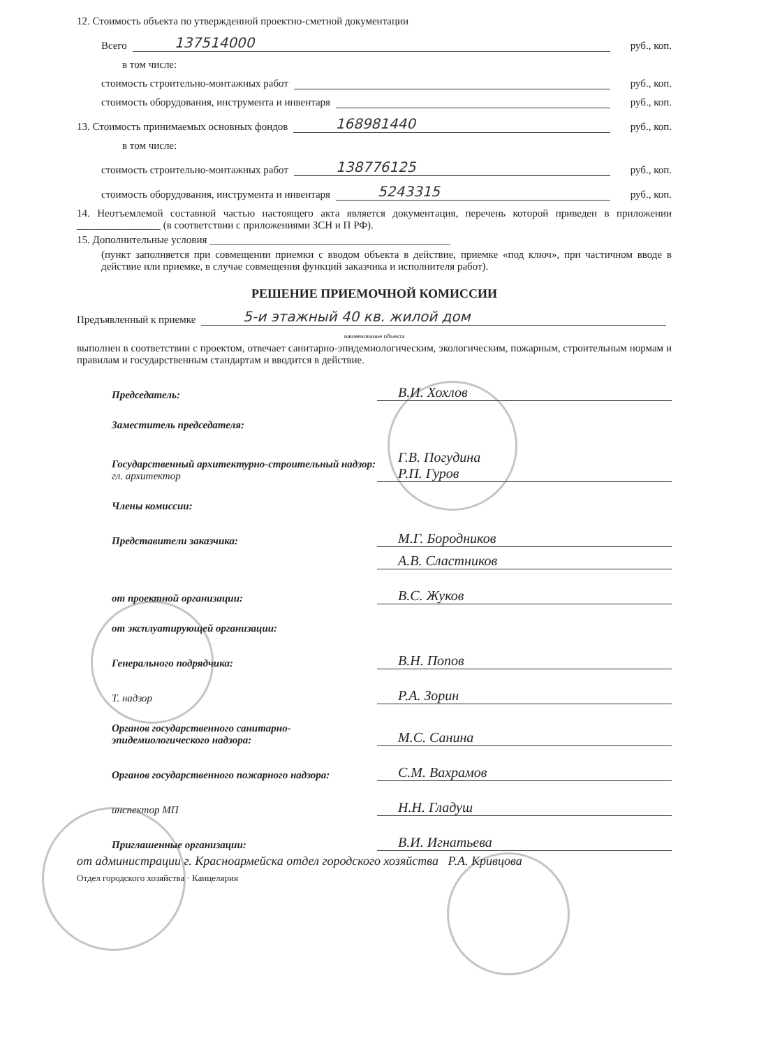12. Стоимость объекта по утвержденной проектно-сметной документации
Всего 137514000 руб., коп.
в том числе:
стоимость строительно-монтажных работ руб., коп.
стоимость оборудования, инструмента и инвентаря руб., коп.
13. Стоимость принимаемых основных фондов 168981440 руб., коп.
в том числе:
стоимость строительно-монтажных работ 138776125 руб., коп.
стоимость оборудования, инструмента и инвентаря 5243315 руб., коп.
14. Неотъемлемой составной частью настоящего акта является документация, перечень которой приведен в приложении ________________ (в соответствии с приложениями ЗСН и П РФ).
15. Дополнительные условия ______________________________________________
(пункт заполняется при совмещении приемки с вводом объекта в действие, приемке «под ключ», при частичном вводе в действие или приемке, в случае совмещения функций заказчика и исполнителя работ).
РЕШЕНИЕ ПРИЕМОЧНОЙ КОМИССИИ
Предъявленный к приемке 5-и этажный 40 кв. жилой дом
наименование объекта
выполнен в соответствии с проектом, отвечает санитарно-эпидемиологическим, экологическим, пожарным, строительным нормам и правилам и государственным стандартам и вводится в действие.
Председатель: В.И. Хохлов
Заместитель председателя:
Государственный архитектурно-строительный надзор:
гл. архитектор Г.В. Погудина
Р.П. Гуров
Члены комиссии:
Представители заказчика: М.Г. Бородников
А.В. Сластников
от проектной организации: В.С. Жуков
от эксплуатирующей организации:
Генерального подрядчика: В.Н. Попов
Т. надзор Р.А. Зорин
Органов государственного санитарно-эпидемиологического надзора: М.С. Санина
Органов государственного пожарного надзора: С.М. Вахрамов
инспектор МП Н.Н. Гладуш
Приглашенные организации: В.И. Игнатьева
от администрации г. Красноармейска отдел городского хозяйства Р.А. Кривцова
Отдел городского хозяйства · Канцелярия